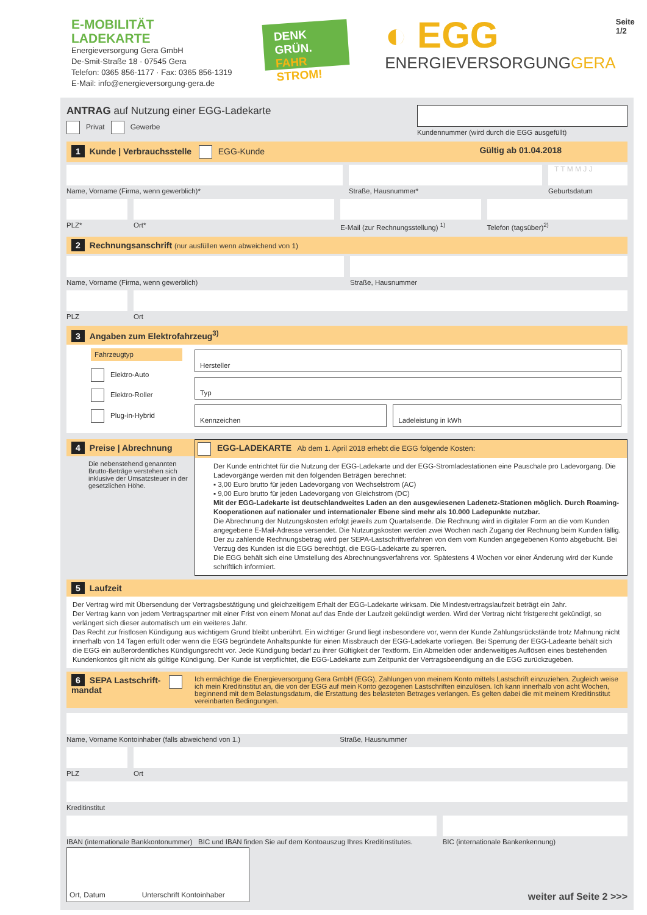E-MOBILITÄT
LADEKARTE
Energieversorgung Gera GmbH
De-Smit-Straße 18 · 07545 Gera
Telefon: 0365 856-1177 · Fax: 0365 856-1319
E-Mail: info@energieversorgung-gera.de
DENK GRÜN.
FAHR STROM!
◐ EGG
ENERGIEVERSORGUNGGERA
Seite 1/2
ANTRAG auf Nutzung einer EGG-Ladekarte
Privat Gewerbe
Kundennummer (wird durch die EGG ausgefüllt)
1 Kunde | Verbrauchsstelle EGG-Kunde Gültig ab 01.04.2018
Name, Vorname (Firma, wenn gewerblich)*
Straße, Hausnummer*
T T M M J J
Geburtsdatum
PLZ* Ort* E-Mail (zur Rechnungsstellung) <sup>1)</sup>
Telefon (tagsüber)<sup>2)</sup>
2 Rechnungsanschrift (nur ausfüllen wenn abweichend von 1)
Name, Vorname (Firma, wenn gewerblich)
Straße, Hausnummer
PLZ Ort
3 Angaben zum Elektrofahrzeug<sup>3)</sup>
Fahrzeugtyp
Elektro-Auto
Elektro-Roller
Plug-in-Hybrid
Hersteller
Typ
Kennzeichen Ladeleistung in kWh
4 Preise | Abrechnung
Die nebenstehend genannten Brutto-Beträge verstehen sich inklusive der Umsatzsteuer in der gesetzlichen Höhe.
EGG-LADEKARTE Ab dem 1. April 2018 erhebt die EGG folgende Kosten:
Der Kunde entrichtet für die Nutzung der EGG-Ladekarte und der EGG-Stromladestationen eine Pauschale pro Ladevorgang. Die Ladevorgänge werden mit den folgenden Beträgen berechnet:
▪ 3,00 Euro brutto für jeden Ladevorgang von Wechselstrom (AC)
▪ 9,00 Euro brutto für jeden Ladevorgang von Gleichstrom (DC)
Mit der EGG-Ladekarte ist deutschlandweites Laden an den ausgewiesenen Ladenetz-Stationen möglich. Durch Roaming-Kooperationen auf nationaler und internationaler Ebene sind mehr als 10.000 Ladepunkte nutzbar.
Die Abrechnung der Nutzungskosten erfolgt jeweils zum Quartalsende. Die Rechnung wird in digitaler Form an die vom Kunden angegebene E-Mail-Adresse versendet. Die Nutzungskosten werden zwei Wochen nach Zugang der Rechnung beim Kunden fällig. Der zu zahlende Rechnungsbetrag wird per SEPA-Lastschriftverfahren von dem vom Kunden angegebenen Konto abgebucht. Bei Verzug des Kunden ist die EGG berechtigt, die EGG-Ladekarte zu sperren.
Die EGG behält sich eine Umstellung des Abrechnungsverfahrens vor. Spätestens 4 Wochen vor einer Änderung wird der Kunde schriftlich informiert.
5 Laufzeit
Der Vertrag wird mit Übersendung der Vertragsbestätigung und gleichzeitigem Erhalt der EGG-Ladekarte wirksam. Die Mindestvertragslaufzeit beträgt ein Jahr.
Der Vertrag kann von jedem Vertragspartner mit einer Frist von einem Monat auf das Ende der Laufzeit gekündigt werden. Wird der Vertrag nicht fristgerecht gekündigt, so verlängert sich dieser automatisch um ein weiteres Jahr.
Das Recht zur fristlosen Kündigung aus wichtigem Grund bleibt unberührt. Ein wichtiger Grund liegt insbesondere vor, wenn der Kunde Zahlungsrückstände trotz Mahnung nicht innerhalb von 14 Tagen erfüllt oder wenn die EGG begründete Anhaltspunkte für einen Missbrauch der EGG-Ladekarte vorliegen. Bei Sperrung der EGG-Ladearte behält sich die EGG ein außerordentliches Kündigungsrecht vor. Jede Kündigung bedarf zu ihrer Gültigkeit der Textform. Ein Abmelden oder anderweitiges Auflösen eines bestehenden Kundenkontos gilt nicht als gültige Kündigung. Der Kunde ist verpflichtet, die EGG-Ladekarte zum Zeitpunkt der Vertragsbeendigung an die EGG zurückzugeben.
6 SEPA Lastschrift-mandat
Ich ermächtige die Energieversorgung Gera GmbH (EGG), Zahlungen von meinem Konto mittels Lastschrift einzuziehen. Zugleich weise ich mein Kreditinstitut an, die von der EGG auf mein Konto gezogenen Lastschriften einzulösen. Ich kann innerhalb von acht Wochen, beginnend mit dem Belastungsdatum, die Erstattung des belasteten Betrages verlangen. Es gelten dabei die mit meinem Kreditinstitut vereinbarten Bedingungen.
Name, Vorname Kontoinhaber (falls abweichend von 1.) Straße, Hausnummer
PLZ Ort
Kreditinstitut
IBAN (internationale Bankkontonummer) BIC und IBAN finden Sie auf dem Kontoauszug Ihres Kreditinstitutes.
BIC (internationale Bankenkennung)
Ort, Datum Unterschrift Kontoinhaber
weiter auf Seite 2 >>>